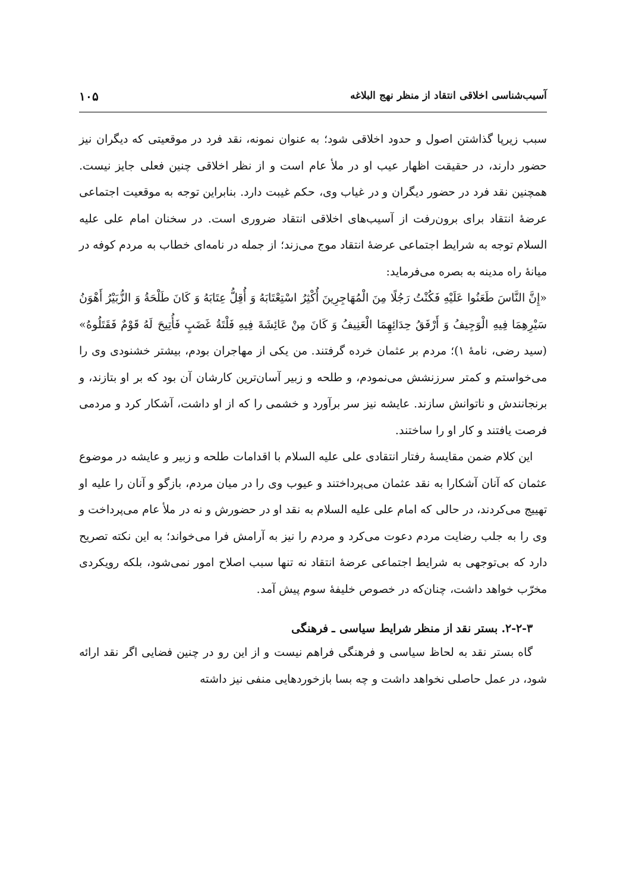آسیب‌شناسی اخلاقی انتقاد از منظر نهج البلاغه ۱۰۵
سبب زیرپا گذاشتن اصول و حدود اخلاقی شود؛ به عنوان نمونه، نقد فرد در موقعیتی که دیگران نیز حضور دارند، در حقیقت اظهار عیب او در ملأ عام است و از نظر اخلاقی چنین فعلی جایز نیست. همچنین نقد فرد در حضور دیگران و در غیاب وی، حکم غیبت دارد. بنابراین توجه به موقعیت اجتماعی عرضهٔ انتقاد برای برون‌رفت از آسیب‌های اخلاقی انتقاد ضروری است. در سخنان امام علی عليه السلام توجه به شرایط اجتماعی عرضهٔ انتقاد موج می‌زند؛ از جمله در نامه‌ای خطاب به مردم کوفه در میانهٔ راه مدینه به بصره می‌فرماید:
«إِنَّ النَّاسَ طَعَنُوا عَلَيْهِ فَكُنْتُ رَجُلًا مِنَ الْمُهَاجِرِينَ أُكْثِرُ اسْتِعْتَابَهُ وَ أُقِلُّ عِتَابَهُ وَ كَانَ طَلْحَةُ وَ الزُّبَيْرُ أَهْوَنُ سَيْرِهِمَا فِيهِ الْوَجِيفُ وَ أَرْفَقُ حِدَائِهِمَا الْعَنِيفُ وَ كَانَ مِنْ عَائِشَةَ فِيهِ فَلْتَةُ غَضَبٍ فَأُتِيحَ لَهُ قَوْمٌ فَقَتَلُوهُ» (سید رضی، نامهٔ ۱)؛ مردم بر عثمان خرده گرفتند. من یکی از مهاجران بودم، بیشتر خشنودی وی را می‌خواستم و کمتر سرزنشش می‌نمودم، و طلحه و زبیر آسان‌ترین کارشان آن بود که بر او بتازند، و برنجانندش و ناتوانش سازند. عایشه نیز سر برآورد و خشمی را که از او داشت، آشکار کرد و مردمی فرصت یافتند و کار او را ساختند.
این کلام ضمن مقایسهٔ رفتار انتقادی علی عليه السلام با اقدامات طلحه و زبیر و عایشه در موضوع عثمان که آنان آشکارا به نقد عثمان می‌پرداختند و عیوب وی را در میان مردم، بازگو و آنان را علیه او تهییج می‌کردند، در حالی که امام علی عليه السلام به نقد او در حضورش و نه در ملأ عام می‌پرداخت و وی را به جلب رضایت مردم دعوت می‌کرد و مردم را نیز به آرامش فرا می‌خواند؛ به این نکته تصریح دارد که بی‌توجهی به شرایط اجتماعی عرضهٔ انتقاد نه تنها سبب اصلاح امور نمی‌شود، بلکه رویکردی مخرّب خواهد داشت، چنان‌که در خصوص خلیفهٔ سوم پیش آمد.
۲-۲-۳. بستر نقد از منظر شرایط سیاسی ـ فرهنگی
گاه بستر نقد به لحاظ سیاسی و فرهنگی فراهم نیست و از این رو در چنین فضایی اگر نقد ارائه شود، در عمل حاصلی نخواهد داشت و چه بسا بازخوردهایی منفی نیز داشته